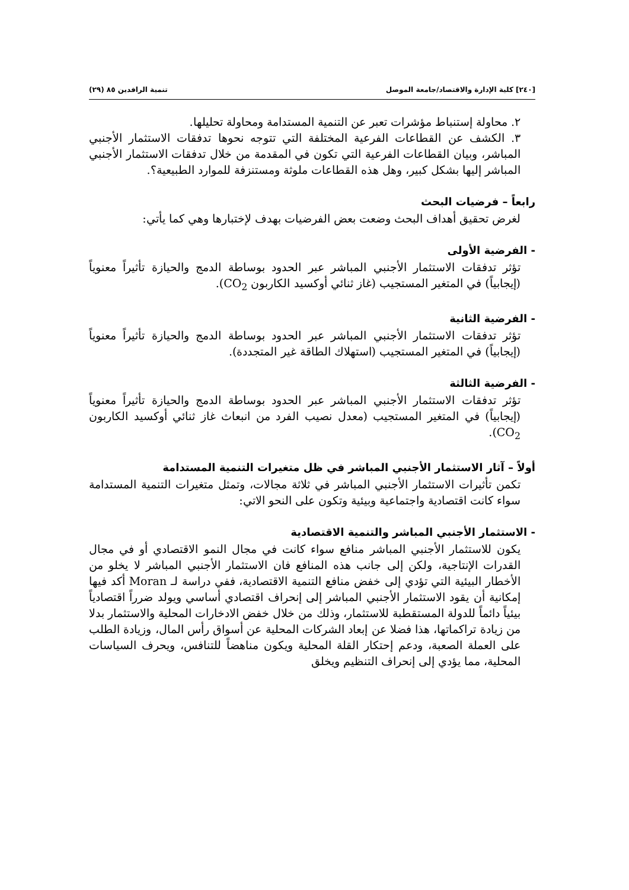[٢٤٠] كلية الإدارة والاقتصاد/جامعة الموصل تنمية الرافدين ٨٥ (٢٩)
٢. محاولة إستنباط مؤشرات تعبر عن التنمية المستدامة ومحاولة تحليلها.
٣. الكشف عن القطاعات الفرعية المختلفة التي تتوجه نحوها تدفقات الاستثمار الأجنبي المباشر، وبيان القطاعات الفرعية التي تكون في المقدمة من خلال تدفقات الاستثمار الأجنبي المباشر إليها بشكل كبير، وهل هذه القطاعات ملوثة ومستنزفة للموارد الطبيعية؟.
رابعاً – فرضيات البحث
لغرض تحقيق أهداف البحث وضعت بعض الفرضيات بهدف لإختبارها وهي كما يأتي:
- الفرضية الأولى
تؤثر تدفقات الاستثمار الأجنبي المباشر عبر الحدود بوساطة الدمج والحيازة تأثيراً معنوياً (إيجابياً) في المتغير المستجيب (غاز ثنائي أوكسيد الكاربون CO<sub>2</sub>).
- الفرضية الثانية
تؤثر تدفقات الاستثمار الأجنبي المباشر عبر الحدود بوساطة الدمج والحيازة تأثيراً معنوياً (إيجابياً) في المتغير المستجيب (استهلاك الطاقة غير المتجددة).
- الفرضية الثالثة
تؤثر تدفقات الاستثمار الأجنبي المباشر عبر الحدود بوساطة الدمج والحيازة تأثيراً معنوياً (إيجابياً) في المتغير المستجيب (معدل نصيب الفرد من انبعاث غاز ثنائي أوكسيد الكاربون CO<sub>2</sub>).
أولاً – آثار الاستثمار الأجنبي المباشر في ظل متغيرات التنمية المستدامة
تكمن تأثيرات الاستثمار الأجنبي المباشر في ثلاثة مجالات، وتمثل متغيرات التنمية المستدامة سواء كانت اقتصادية واجتماعية وبيئية وتكون على النحو الاتي:
- الاستثمار الأجنبي المباشر والتنمية الاقتصادية
يكون للاستثمار الأجنبي المباشر منافع سواء كانت في مجال النمو الاقتصادي أو في مجال القدرات الإنتاجية، ولكن إلى جانب هذه المنافع فان الاستثمار الأجنبي المباشر لا يخلو من الأخطار البيئية التي تؤدي إلى خفض منافع التنمية الاقتصادية، ففي دراسة لـ Moran أكد فيها إمكانية أن يقود الاستثمار الأجنبي المباشر إلى إنحراف اقتصادي أساسي ويولد ضرراً اقتصادياً بيئياً دائماً للدولة المستقطبة للاستثمار، وذلك من خلال خفض الادخارات المحلية والاستثمار بدلا من زيادة تراكماتها، هذا فضلا عن إبعاد الشركات المحلية عن أسواق رأس المال، وزيادة الطلب على العملة الصعبة، ودعم إحتكار القلة المحلية ويكون مناهضاً للتنافس، ويحرف السياسات المحلية، مما يؤدي إلى إنحراف التنظيم ويخلق